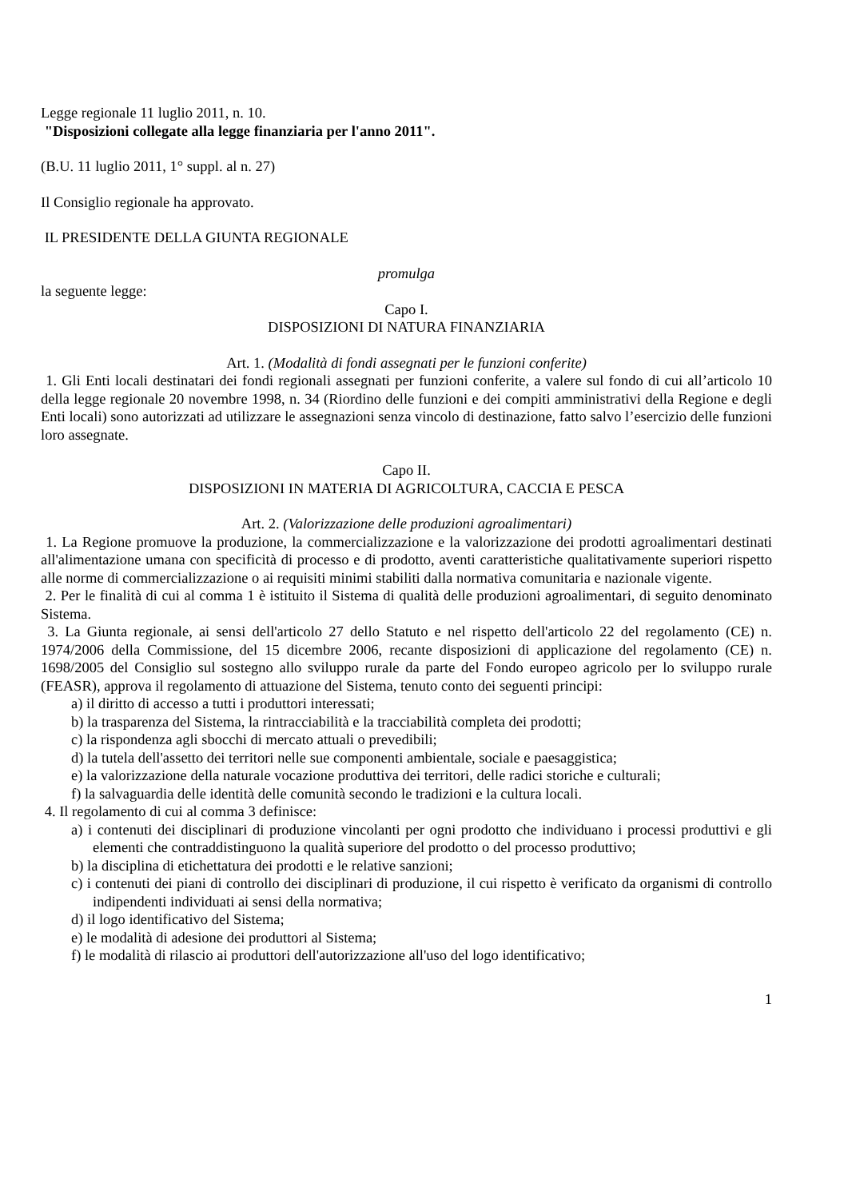Legge regionale 11 luglio 2011, n. 10.
"Disposizioni collegate alla legge finanziaria per l'anno 2011".
(B.U. 11 luglio 2011, 1° suppl. al n. 27)
Il Consiglio regionale ha approvato.
IL PRESIDENTE DELLA GIUNTA REGIONALE
promulga
la seguente legge:
Capo I.
DISPOSIZIONI DI NATURA FINANZIARIA
Art. 1. (Modalità di fondi assegnati per le funzioni conferite)
1. Gli Enti locali destinatari dei fondi regionali assegnati per funzioni conferite, a valere sul fondo di cui all’articolo 10 della legge regionale 20 novembre 1998, n. 34 (Riordino delle funzioni e dei compiti amministrativi della Regione e degli Enti locali) sono autorizzati ad utilizzare le assegnazioni senza vincolo di destinazione, fatto salvo l’esercizio delle funzioni loro assegnate.
Capo II.
DISPOSIZIONI IN MATERIA DI AGRICOLTURA, CACCIA E PESCA
Art. 2. (Valorizzazione delle produzioni agroalimentari)
1. La Regione promuove la produzione, la commercializzazione e la valorizzazione dei prodotti agroalimentari destinati all'alimentazione umana con specificità di processo e di prodotto, aventi caratteristiche qualitativamente superiori rispetto alle norme di commercializzazione o ai requisiti minimi stabiliti dalla normativa comunitaria e nazionale vigente.
2. Per le finalità di cui al comma 1 è istituito il Sistema di qualità delle produzioni agroalimentari, di seguito denominato Sistema.
3. La Giunta regionale, ai sensi dell'articolo 27 dello Statuto e nel rispetto dell'articolo 22 del regolamento (CE) n. 1974/2006 della Commissione, del 15 dicembre 2006, recante disposizioni di applicazione del regolamento (CE) n. 1698/2005 del Consiglio sul sostegno allo sviluppo rurale da parte del Fondo europeo agricolo per lo sviluppo rurale (FEASR), approva il regolamento di attuazione del Sistema, tenuto conto dei seguenti principi:
a) il diritto di accesso a tutti i produttori interessati;
b) la trasparenza del Sistema, la rintracciabilità e la tracciabilità completa dei prodotti;
c) la rispondenza agli sbocchi di mercato attuali o prevedibili;
d) la tutela dell'assetto dei territori nelle sue componenti ambientale, sociale e paesaggistica;
e) la valorizzazione della naturale vocazione produttiva dei territori, delle radici storiche e culturali;
f) la salvaguardia delle identità delle comunità secondo le tradizioni e la cultura locali.
4. Il regolamento di cui al comma 3 definisce:
a) i contenuti dei disciplinari di produzione vincolanti per ogni prodotto che individuano i processi produttivi e gli elementi che contraddistinguono la qualità superiore del prodotto o del processo produttivo;
b) la disciplina di etichettatura dei prodotti e le relative sanzioni;
c) i contenuti dei piani di controllo dei disciplinari di produzione, il cui rispetto è verificato da organismi di controllo indipendenti individuati ai sensi della normativa;
d) il logo identificativo del Sistema;
e) le modalità di adesione dei produttori al Sistema;
f) le modalità di rilascio ai produttori dell'autorizzazione all'uso del logo identificativo;
1